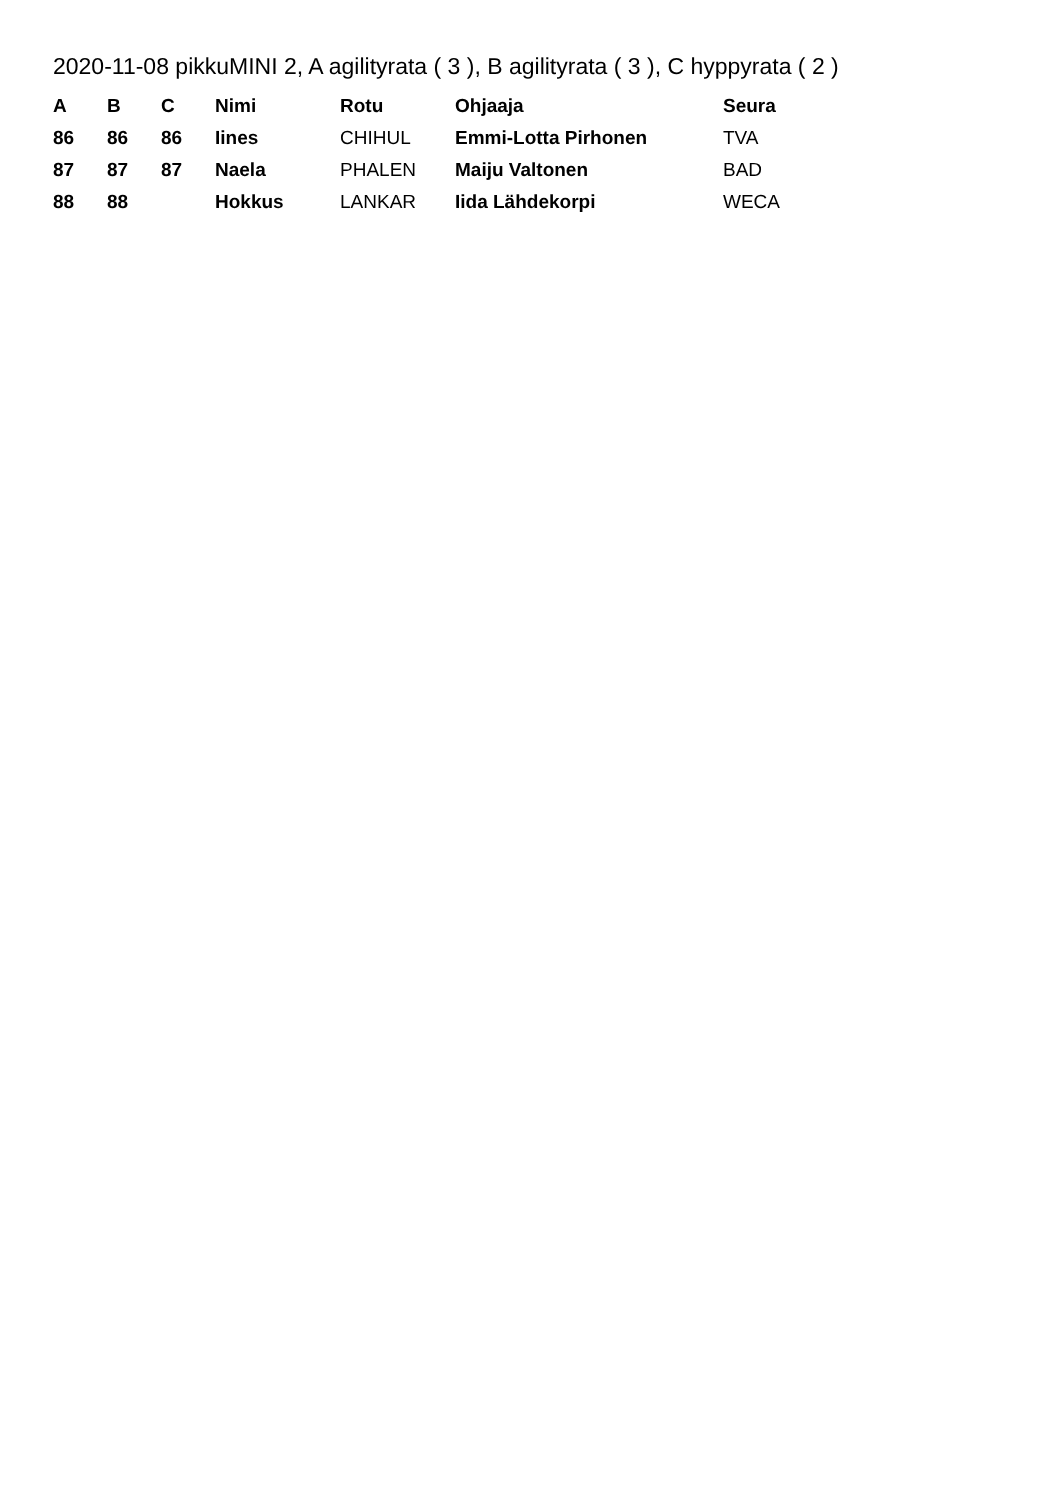2020-11-08 pikkuMINI 2, A agilityrata ( 3 ), B agilityrata ( 3 ), C hyppyrata ( 2 )
| A | B | C | Nimi | Rotu | Ohjaaja | Seura |
| --- | --- | --- | --- | --- | --- | --- |
| 86 | 86 | 86 | Iines | CHIHUL | Emmi-Lotta Pirhonen | TVA |
| 87 | 87 | 87 | Naela | PHALEN | Maiju Valtonen | BAD |
| 88 | 88 | | Hokkus | LANKAR | Iida Lähdekorpi | WECA |